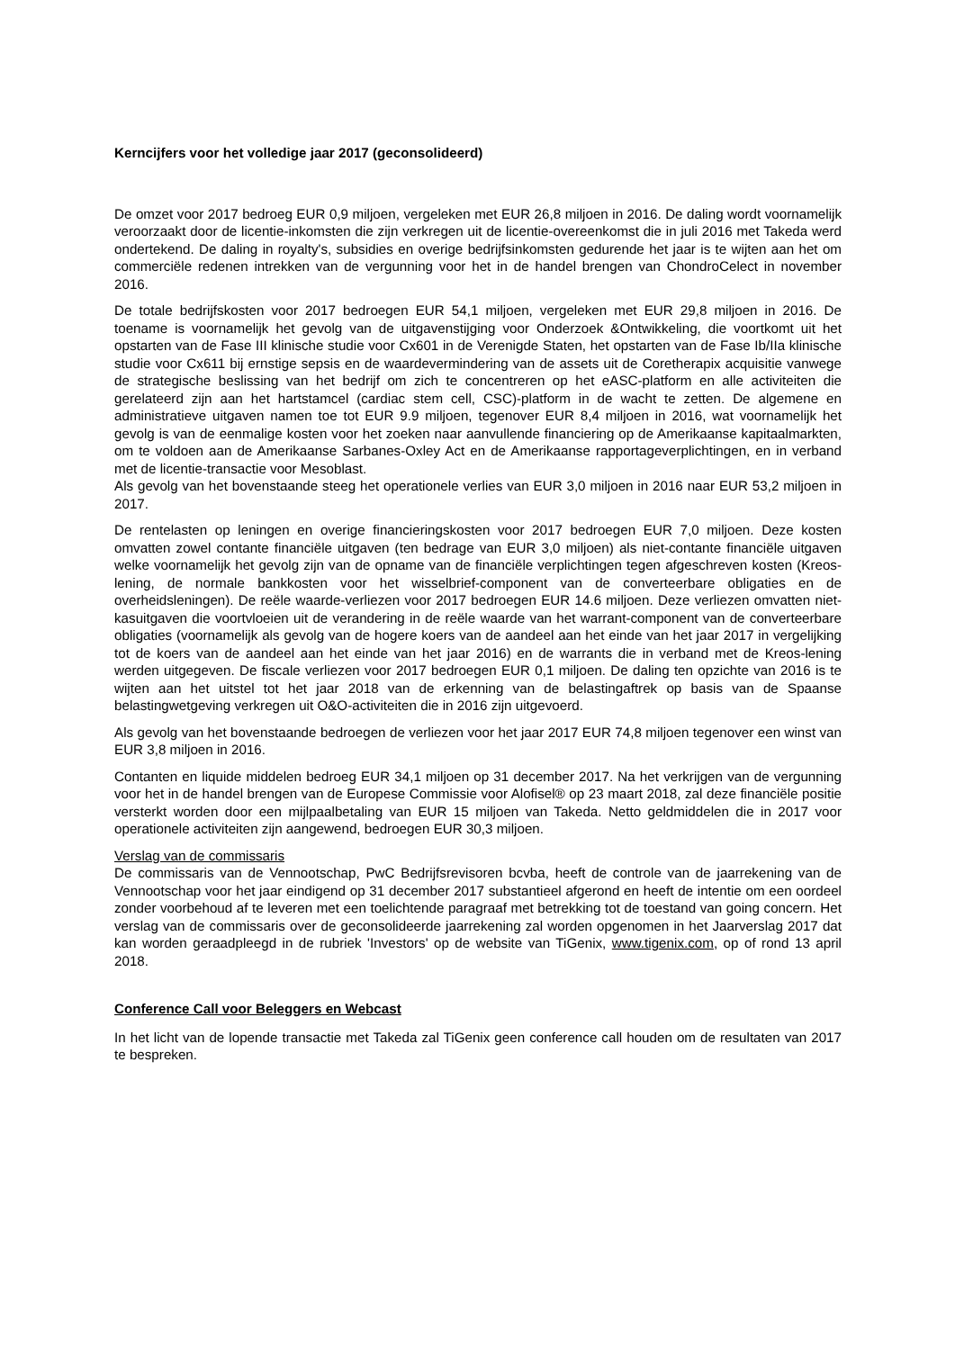Kerncijfers voor het volledige jaar 2017 (geconsolideerd)
De omzet voor 2017 bedroeg EUR 0,9 miljoen, vergeleken met EUR 26,8 miljoen in 2016. De daling wordt voornamelijk veroorzaakt door de licentie-inkomsten die zijn verkregen uit de licentie-overeenkomst die in juli 2016 met Takeda werd ondertekend. De daling in royalty's, subsidies en overige bedrijfsinkomsten gedurende het jaar is te wijten aan het om commerciële redenen intrekken van de vergunning voor het in de handel brengen van ChondroCelect in november 2016.
De totale bedrijfskosten voor 2017 bedroegen EUR 54,1 miljoen, vergeleken met EUR 29,8 miljoen in 2016. De toename is voornamelijk het gevolg van de uitgavenstijging voor Onderzoek &Ontwikkeling, die voortkomt uit het opstarten van de Fase III klinische studie voor Cx601 in de Verenigde Staten, het opstarten van de Fase Ib/IIa klinische studie voor Cx611 bij ernstige sepsis en de waardevermindering van de assets uit de Coretherapix acquisitie vanwege de strategische beslissing van het bedrijf om zich te concentreren op het eASC-platform en alle activiteiten die gerelateerd zijn aan het hartstamcel (cardiac stem cell, CSC)-platform in de wacht te zetten. De algemene en administratieve uitgaven namen toe tot EUR 9.9 miljoen, tegenover EUR 8,4 miljoen in 2016, wat voornamelijk het gevolg is van de eenmalige kosten voor het zoeken naar aanvullende financiering op de Amerikaanse kapitaalmarkten, om te voldoen aan de Amerikaanse Sarbanes-Oxley Act en de Amerikaanse rapportageverplichtingen, en in verband met de licentie-transactie voor Mesoblast.
Als gevolg van het bovenstaande steeg het operationele verlies van EUR 3,0 miljoen in 2016 naar EUR 53,2 miljoen in 2017.
De rentelasten op leningen en overige financieringskosten voor 2017 bedroegen EUR 7,0 miljoen. Deze kosten omvatten zowel contante financiële uitgaven (ten bedrage van EUR 3,0 miljoen) als niet-contante financiële uitgaven welke voornamelijk het gevolg zijn van de opname van de financiële verplichtingen tegen afgeschreven kosten (Kreos-lening, de normale bankkosten voor het wisselbrief-component van de converteerbare obligaties en de overheidsleningen). De reële waarde-verliezen voor 2017 bedroegen EUR 14.6 miljoen. Deze verliezen omvatten niet-kasuitgaven die voortvloeien uit de verandering in de reële waarde van het warrant-component van de converteerbare obligaties (voornamelijk als gevolg van de hogere koers van de aandeel aan het einde van het jaar 2017 in vergelijking tot de koers van de aandeel aan het einde van het jaar 2016) en de warrants die in verband met de Kreos-lening werden uitgegeven. De fiscale verliezen voor 2017 bedroegen EUR 0,1 miljoen. De daling ten opzichte van 2016 is te wijten aan het uitstel tot het jaar 2018 van de erkenning van de belastingaftrek op basis van de Spaanse belastingwetgeving verkregen uit O&O-activiteiten die in 2016 zijn uitgevoerd.
Als gevolg van het bovenstaande bedroegen de verliezen voor het jaar 2017 EUR 74,8 miljoen tegenover een winst van EUR 3,8 miljoen in 2016.
Contanten en liquide middelen bedroeg EUR 34,1 miljoen op 31 december 2017. Na het verkrijgen van de vergunning voor het in de handel brengen van de Europese Commissie voor Alofisel® op 23 maart 2018, zal deze financiële positie versterkt worden door een mijlpaalbetaling van EUR 15 miljoen van Takeda. Netto geldmiddelen die in 2017 voor operationele activiteiten zijn aangewend, bedroegen EUR 30,3 miljoen.
Verslag van de commissaris
De commissaris van de Vennootschap, PwC Bedrijfsrevisoren bcvba, heeft de controle van de jaarrekening van de Vennootschap voor het jaar eindigend op 31 december 2017 substantieel afgerond en heeft de intentie om een oordeel zonder voorbehoud af te leveren met een toelichtende paragraaf met betrekking tot de toestand van going concern. Het verslag van de commissaris over de geconsolideerde jaarrekening zal worden opgenomen in het Jaarverslag 2017 dat kan worden geraadpleegd in de rubriek 'Investors' op de website van TiGenix, www.tigenix.com, op of rond 13 april 2018.
Conference Call voor Beleggers en Webcast
In het licht van de lopende transactie met Takeda zal TiGenix geen conference call houden om de resultaten van 2017 te bespreken.